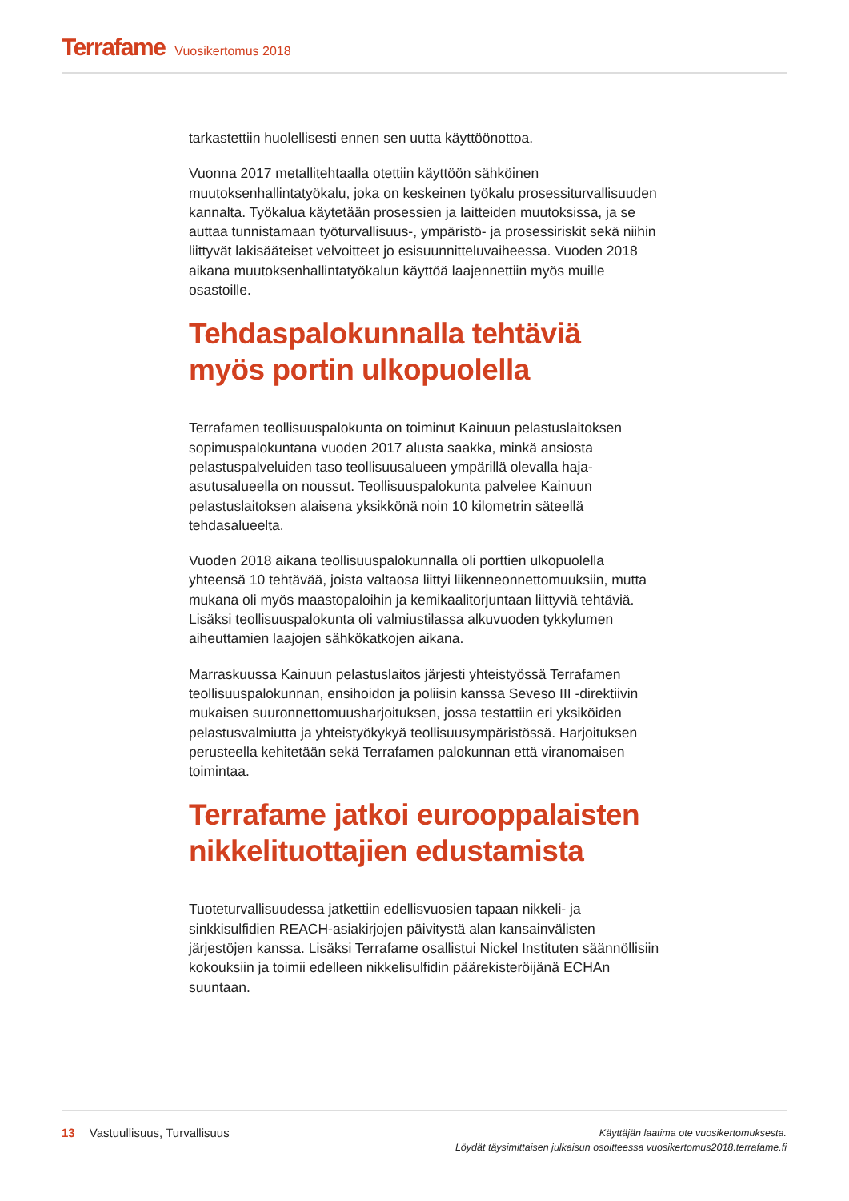Terrafame Vuosikertomus 2018
tarkastettiin huolellisesti ennen sen uutta käyttöönottoa.
Vuonna 2017 metallitehtaalla otettiin käyttöön sähköinen muutoksenhallintatyökalu, joka on keskeinen työkalu prosessiturvallisuuden kannalta. Työkalua käytetään prosessien ja laitteiden muutoksissa, ja se auttaa tunnistamaan työturvallisuus-, ympäristö- ja prosessiriskit sekä niihin liittyvät lakisääteiset velvoitteet jo esisuunnitteluvaiheessa. Vuoden 2018 aikana muutoksenhallintatyökalun käyttöä laajennettiin myös muille osastoille.
Tehdaspalokunnalla tehtäviä myös portin ulkopuolella
Terrafamen teollisuuspalokunta on toiminut Kainuun pelastuslaitoksen sopimuspalokuntana vuoden 2017 alusta saakka, minkä ansiosta pelastuspalveluiden taso teollisuusalueen ympärillä olevalla haja-asutusalueella on noussut. Teollisuuspalokunta palvelee Kainuun pelastuslaitoksen alaisena yksikkönä noin 10 kilometrin säteellä tehdasalueelta.
Vuoden 2018 aikana teollisuuspalokunnalla oli porttien ulkopuolella yhteensä 10 tehtävää, joista valtaosa liittyi liikenneonnettomuuksiin, mutta mukana oli myös maastopaloihin ja kemikaalitorjuntaan liittyviä tehtäviä. Lisäksi teollisuuspalokunta oli valmiustilassa alkuvuoden tykkylumen aiheuttamien laajojen sähkökatkojen aikana.
Marraskuussa Kainuun pelastuslaitos järjesti yhteistyössä Terrafamen teollisuuspalokunnan, ensihoidon ja poliisin kanssa Seveso III -direktiivin mukaisen suuronnettomuusharjoituksen, jossa testattiin eri yksiköiden pelastusvalmiutta ja yhteistyökykyä teollisuusympäristössä. Harjoituksen perusteella kehitetään sekä Terrafamen palokunnan että viranomaisen toimintaa.
Terrafame jatkoi eurooppalaisten nikkelituottajien edustamista
Tuoteturvallisuudessa jatkettiin edellisvuosien tapaan nikkeli- ja sinkkisulfidien REACH-asiakirjojen päivitystä alan kansainvälisten järjestöjen kanssa. Lisäksi Terrafame osallistui Nickel Instituten säännöllisiin kokouksiin ja toimii edelleen nikkelisulfidin päärekisteröijänä ECHAn suuntaan.
13 Vastuullisuus, Turvallisuus
Käyttäjän laatima ote vuosikertomuksesta.
Löydät täysimittaisen julkaisun osoitteessa vuosikertomus2018.terrafame.fi